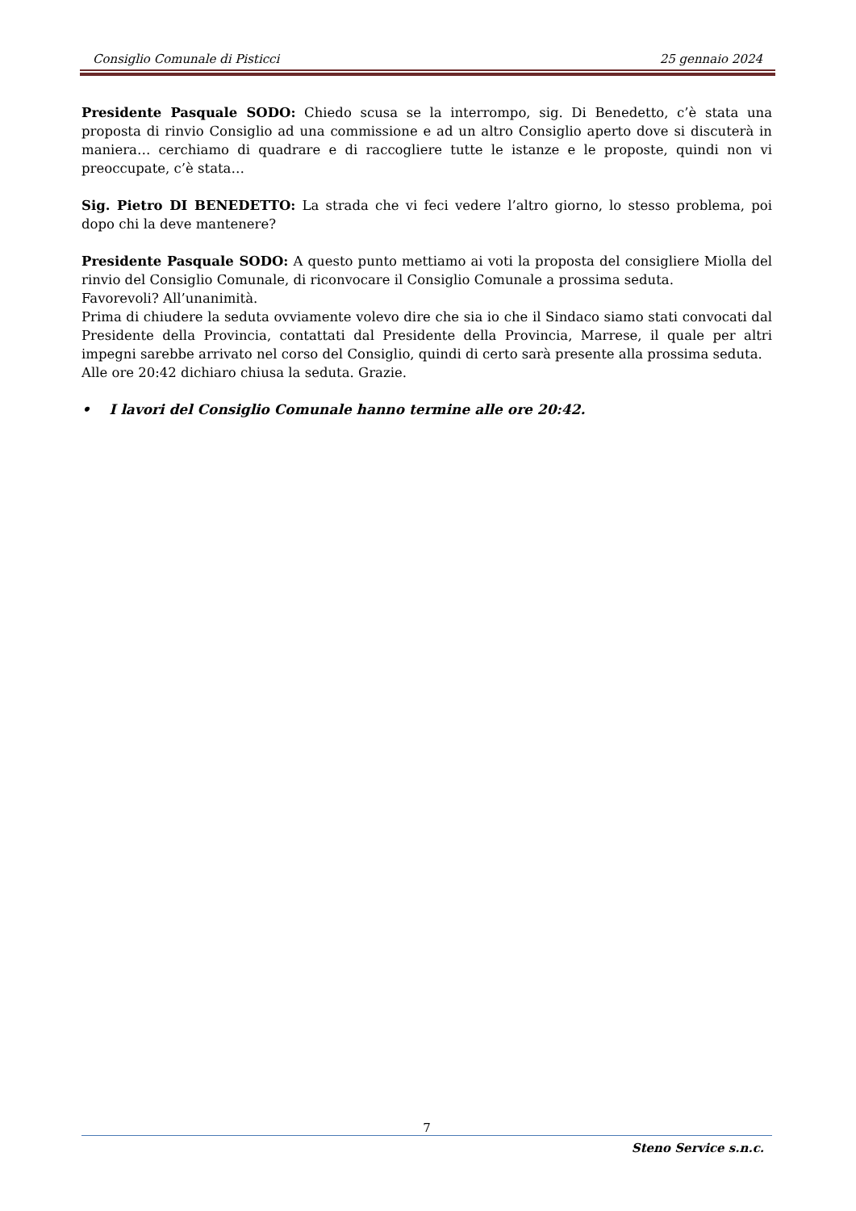Consiglio Comunale di Pisticci 25 gennaio 2024
Presidente Pasquale SODO: Chiedo scusa se la interrompo, sig. Di Benedetto, c’è stata una proposta di rinvio Consiglio ad una commissione e ad un altro Consiglio aperto dove si discuterà in maniera… cerchiamo di quadrare e di raccogliere tutte le istanze e le proposte, quindi non vi preoccupate, c’è stata…
Sig. Pietro DI BENEDETTO: La strada che vi feci vedere l’altro giorno, lo stesso problema, poi dopo chi la deve mantenere?
Presidente Pasquale SODO: A questo punto mettiamo ai voti la proposta del consigliere Miolla del rinvio del Consiglio Comunale, di riconvocare il Consiglio Comunale a prossima seduta.
Favorevoli? All’unanimità.
Prima di chiudere la seduta ovviamente volevo dire che sia io che il Sindaco siamo stati convocati dal Presidente della Provincia, contattati dal Presidente della Provincia, Marrese, il quale per altri impegni sarebbe arrivato nel corso del Consiglio, quindi di certo sarà presente alla prossima seduta.
Alle ore 20:42 dichiaro chiusa la seduta. Grazie.
• I lavori del Consiglio Comunale hanno termine alle ore 20:42.
7
Steno Service s.n.c.